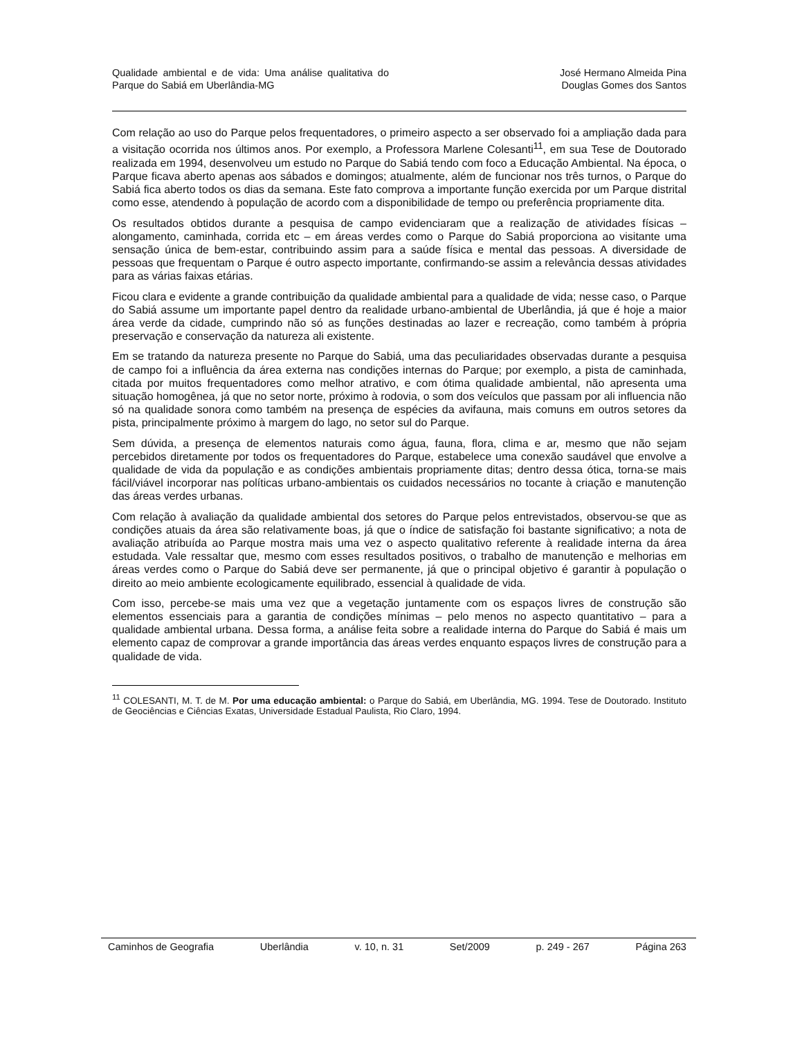Qualidade ambiental e de vida: Uma análise qualitativa do Parque do Sabiá em Uberlândia-MG
José Hermano Almeida Pina
Douglas Gomes dos Santos
Com relação ao uso do Parque pelos frequentadores, o primeiro aspecto a ser observado foi a ampliação dada para a visitação ocorrida nos últimos anos. Por exemplo, a Professora Marlene Colesanti<sup>11</sup>, em sua Tese de Doutorado realizada em 1994, desenvolveu um estudo no Parque do Sabiá tendo com foco a Educação Ambiental. Na época, o Parque ficava aberto apenas aos sábados e domingos; atualmente, além de funcionar nos três turnos, o Parque do Sabiá fica aberto todos os dias da semana. Este fato comprova a importante função exercida por um Parque distrital como esse, atendendo à população de acordo com a disponibilidade de tempo ou preferência propriamente dita.
Os resultados obtidos durante a pesquisa de campo evidenciaram que a realização de atividades físicas – alongamento, caminhada, corrida etc – em áreas verdes como o Parque do Sabiá proporciona ao visitante uma sensação única de bem-estar, contribuindo assim para a saúde física e mental das pessoas. A diversidade de pessoas que frequentam o Parque é outro aspecto importante, confirmando-se assim a relevância dessas atividades para as várias faixas etárias.
Ficou clara e evidente a grande contribuição da qualidade ambiental para a qualidade de vida; nesse caso, o Parque do Sabiá assume um importante papel dentro da realidade urbano-ambiental de Uberlândia, já que é hoje a maior área verde da cidade, cumprindo não só as funções destinadas ao lazer e recreação, como também à própria preservação e conservação da natureza ali existente.
Em se tratando da natureza presente no Parque do Sabiá, uma das peculiaridades observadas durante a pesquisa de campo foi a influência da área externa nas condições internas do Parque; por exemplo, a pista de caminhada, citada por muitos frequentadores como melhor atrativo, e com ótima qualidade ambiental, não apresenta uma situação homogênea, já que no setor norte, próximo à rodovia, o som dos veículos que passam por ali influencia não só na qualidade sonora como também na presença de espécies da avifauna, mais comuns em outros setores da pista, principalmente próximo à margem do lago, no setor sul do Parque.
Sem dúvida, a presença de elementos naturais como água, fauna, flora, clima e ar, mesmo que não sejam percebidos diretamente por todos os frequentadores do Parque, estabelece uma conexão saudável que envolve a qualidade de vida da população e as condições ambientais propriamente ditas; dentro dessa ótica, torna-se mais fácil/viável incorporar nas políticas urbano-ambientais os cuidados necessários no tocante à criação e manutenção das áreas verdes urbanas.
Com relação à avaliação da qualidade ambiental dos setores do Parque pelos entrevistados, observou-se que as condições atuais da área são relativamente boas, já que o índice de satisfação foi bastante significativo; a nota de avaliação atribuída ao Parque mostra mais uma vez o aspecto qualitativo referente à realidade interna da área estudada. Vale ressaltar que, mesmo com esses resultados positivos, o trabalho de manutenção e melhorias em áreas verdes como o Parque do Sabiá deve ser permanente, já que o principal objetivo é garantir à população o direito ao meio ambiente ecologicamente equilibrado, essencial à qualidade de vida.
Com isso, percebe-se mais uma vez que a vegetação juntamente com os espaços livres de construção são elementos essenciais para a garantia de condições mínimas – pelo menos no aspecto quantitativo – para a qualidade ambiental urbana. Dessa forma, a análise feita sobre a realidade interna do Parque do Sabiá é mais um elemento capaz de comprovar a grande importância das áreas verdes enquanto espaços livres de construção para a qualidade de vida.
<sup>11</sup> COLESANTI, M. T. de M. Por uma educação ambiental: o Parque do Sabiá, em Uberlândia, MG. 1994. Tese de Doutorado. Instituto de Geociências e Ciências Exatas, Universidade Estadual Paulista, Rio Claro, 1994.
Caminhos de Geografia Uberlândia v. 10, n. 31 Set/2009 p. 249 - 267 Página 263